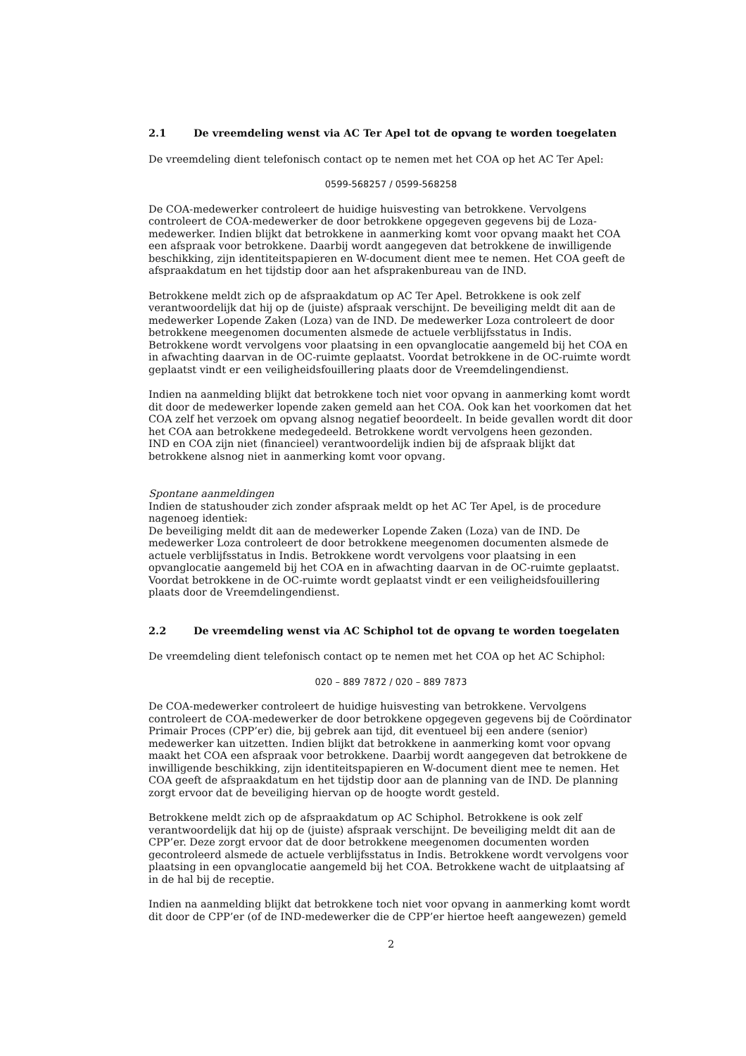2.1 De vreemdeling wenst via AC Ter Apel tot de opvang te worden toegelaten
De vreemdeling dient telefonisch contact op te nemen met het COA op het AC Ter Apel:
0599-568257 / 0599-568258
De COA-medewerker controleert de huidige huisvesting van betrokkene. Vervolgens controleert de COA-medewerker de door betrokkene opgegeven gegevens bij de Loza-medewerker. Indien blijkt dat betrokkene in aanmerking komt voor opvang maakt het COA een afspraak voor betrokkene. Daarbij wordt aangegeven dat betrokkene de inwilligende beschikking, zijn identiteitspapieren en W-document dient mee te nemen. Het COA geeft de afspraakdatum en het tijdstip door aan het afsprakenbureau van de IND.
Betrokkene meldt zich op de afspraakdatum op AC Ter Apel. Betrokkene is ook zelf verantwoordelijk dat hij op de (juiste) afspraak verschijnt. De beveiliging meldt dit aan de medewerker Lopende Zaken (Loza) van de IND. De medewerker Loza controleert de door betrokkene meegenomen documenten alsmede de actuele verblijfsstatus in Indis. Betrokkene wordt vervolgens voor plaatsing in een opvanglocatie aangemeld bij het COA en in afwachting daarvan in de OC-ruimte geplaatst. Voordat betrokkene in de OC-ruimte wordt geplaatst vindt er een veiligheidsfouillering plaats door de Vreemdelingendienst.
Indien na aanmelding blijkt dat betrokkene toch niet voor opvang in aanmerking komt wordt dit door de medewerker lopende zaken gemeld aan het COA. Ook kan het voorkomen dat het COA zelf het verzoek om opvang alsnog negatief beoordeelt. In beide gevallen wordt dit door het COA aan betrokkene medegedeeld. Betrokkene wordt vervolgens heen gezonden.
IND en COA zijn niet (financieel) verantwoordelijk indien bij de afspraak blijkt dat betrokkene alsnog niet in aanmerking komt voor opvang.
Spontane aanmeldingen
Indien de statushouder zich zonder afspraak meldt op het AC Ter Apel, is de procedure nagenoeg identiek:
De beveiliging meldt dit aan de medewerker Lopende Zaken (Loza) van de IND. De medewerker Loza controleert de door betrokkene meegenomen documenten alsmede de actuele verblijfsstatus in Indis. Betrokkene wordt vervolgens voor plaatsing in een opvanglocatie aangemeld bij het COA en in afwachting daarvan in de OC-ruimte geplaatst. Voordat betrokkene in de OC-ruimte wordt geplaatst vindt er een veiligheidsfouillering plaats door de Vreemdelingendienst.
2.2 De vreemdeling wenst via AC Schiphol tot de opvang te worden toegelaten
De vreemdeling dient telefonisch contact op te nemen met het COA op het AC Schiphol:
020 – 889 7872 / 020 – 889 7873
De COA-medewerker controleert de huidige huisvesting van betrokkene. Vervolgens controleert de COA-medewerker de door betrokkene opgegeven gegevens bij de Coördinator Primair Proces (CPP’er) die, bij gebrek aan tijd, dit eventueel bij een andere (senior) medewerker kan uitzetten. Indien blijkt dat betrokkene in aanmerking komt voor opvang maakt het COA een afspraak voor betrokkene. Daarbij wordt aangegeven dat betrokkene de inwilligende beschikking, zijn identiteitspapieren en W-document dient mee te nemen. Het COA geeft de afspraakdatum en het tijdstip door aan de planning van de IND. De planning zorgt ervoor dat de beveiliging hiervan op de hoogte wordt gesteld.
Betrokkene meldt zich op de afspraakdatum op AC Schiphol. Betrokkene is ook zelf verantwoordelijk dat hij op de (juiste) afspraak verschijnt. De beveiliging meldt dit aan de CPP’er. Deze zorgt ervoor dat de door betrokkene meegenomen documenten worden gecontroleerd alsmede de actuele verblijfsstatus in Indis. Betrokkene wordt vervolgens voor plaatsing in een opvanglocatie aangemeld bij het COA. Betrokkene wacht de uitplaatsing af in de hal bij de receptie.
Indien na aanmelding blijkt dat betrokkene toch niet voor opvang in aanmerking komt wordt dit door de CPP’er (of de IND-medewerker die de CPP’er hiertoe heeft aangewezen) gemeld
2